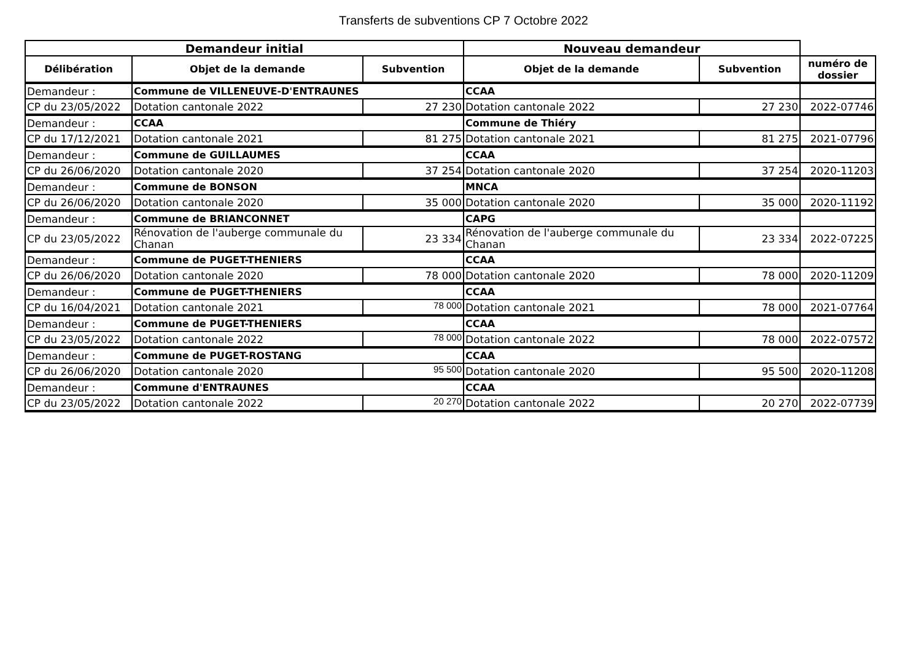Transferts de subventions CP 7 Octobre 2022
| Demandeur initial | | | Nouveau demandeur | | |
| --- | --- | --- | --- | --- | --- |
| Délibération | Objet de la demande | Subvention | Objet de la demande | Subvention | numéro de dossier |
| Demandeur : | Commune de VILLENEUVE-D'ENTRAUNES | | CCAA | | |
| CP du 23/05/2022 | Dotation cantonale 2022 | 27 230 | Dotation cantonale 2022 | 27 230 | 2022-07746 |
| Demandeur : | CCAA | | Commune de Thiéry | | |
| CP du 17/12/2021 | Dotation cantonale 2021 | 81 275 | Dotation cantonale 2021 | 81 275 | 2021-07796 |
| Demandeur : | Commune de GUILLAUMES | | CCAA | | |
| CP du 26/06/2020 | Dotation cantonale 2020 | 37 254 | Dotation cantonale 2020 | 37 254 | 2020-11203 |
| Demandeur : | Commune de BONSON | | MNCA | | |
| CP du 26/06/2020 | Dotation cantonale 2020 | 35 000 | Dotation cantonale 2020 | 35 000 | 2020-11192 |
| Demandeur : | Commune de BRIANCONNET | | CAPG | | |
| CP du 23/05/2022 | Rénovation de l'auberge communale du Chanan | 23 334 | Rénovation de l'auberge communale du Chanan | 23 334 | 2022-07225 |
| Demandeur : | Commune de PUGET-THENIERS | | CCAA | | |
| CP du 26/06/2020 | Dotation cantonale 2020 | 78 000 | Dotation cantonale 2020 | 78 000 | 2020-11209 |
| Demandeur : | Commune de PUGET-THENIERS | | CCAA | | |
| CP du 16/04/2021 | Dotation cantonale 2021 | 78 000 | Dotation cantonale 2021 | 78 000 | 2021-07764 |
| Demandeur : | Commune de PUGET-THENIERS | | CCAA | | |
| CP du 23/05/2022 | Dotation cantonale 2022 | 78 000 | Dotation cantonale 2022 | 78 000 | 2022-07572 |
| Demandeur : | Commune de PUGET-ROSTANG | | CCAA | | |
| CP du 26/06/2020 | Dotation cantonale 2020 | 95 500 | Dotation cantonale 2020 | 95 500 | 2020-11208 |
| Demandeur : | Commune d'ENTRAUNES | | CCAA | | |
| CP du 23/05/2022 | Dotation cantonale 2022 | 20 270 | Dotation cantonale 2022 | 20 270 | 2022-07739 |